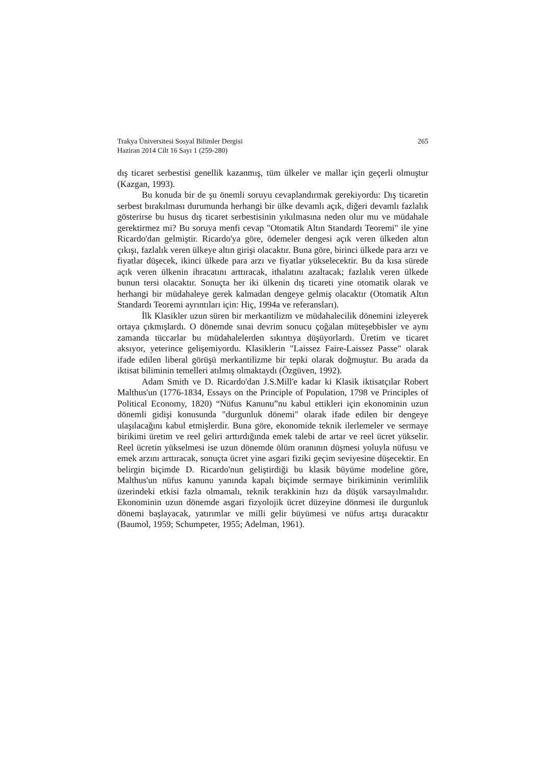265 Trakya Üniversitesi Sosyal Bilimler Dergisi
Haziran 2014 Cilt 16 Sayı 1 (259-280)
dış ticaret serbestisi genellik kazanmış, tüm ülkeler ve mallar için geçerli olmuştur (Kazgan, 1993).
Bu konuda bir de şu önemli soruyu cevaplandırmak gerekiyordu: Dış ticaretin serbest bırakılması durumunda herhangi bir ülke devamlı açık, diğeri devamlı fazlalık gösterirse bu husus dış ticaret serbestisinin yıkılmasına neden olur mu ve müdahale gerektirmez mi? Bu soruya menfi cevap "Otomatik Altın Standardı Teoremi" ile yine Ricardo'dan gelmiştir. Ricardo'ya göre, ödemeler dengesi açık veren ülkeden altın çıkışı, fazlalık veren ülkeye altın girişi olacaktır. Buna göre, birinci ülkede para arzı ve fiyatlar düşecek, ikinci ülkede para arzı ve fiyatlar yükselecektir. Bu da kısa sürede açık veren ülkenin ihracatını arttıracak, ithalatını azaltacak; fazlalık veren ülkede bunun tersi olacaktır. Sonuçta her iki ülkenin dış ticareti yine otomatik olarak ve herhangi bir müdahaleye gerek kalmadan dengeye gelmiş olacaktır (Otomatik Altın Standardı Teoremi ayrıntıları için: Hiç, 1994a ve referansları).
İlk Klasikler uzun süren bir merkantilizm ve müdahalecilik dönemini izleyerek ortaya çıkmışlardı. O dönemde sınai devrim sonucu çoğalan müteşebbisler ve aynı zamanda tüccarlar bu müdahalelerden sıkıntıya düşüyorlardı. Üretim ve ticaret aksıyor, yeterince gelişemiyordu. Klasiklerin "Laissez Faire-Laissez Passe" olarak ifade edilen liberal görüşü merkantilizme bir tepki olarak doğmuştur. Bu arada da iktisat biliminin temelleri atılmış olmaktaydı (Özgüven, 1992).
Adam Smith ve D. Ricardo'dan J.S.Mill'e kadar ki Klasik iktisatçılar Robert Malthus'un (1776-1834, Essays on the Principle of Population, 1798 ve Principles of Political Economy, 1820) “Nüfus Kanunu”nu kabul ettikleri için ekonominin uzun dönemli gidişi konusunda "durgunluk dönemi" olarak ifade edilen bir dengeye ulaşılacağını kabul etmişlerdir. Buna göre, ekonomide teknik ilerlemeler ve sermaye birikimi üretim ve reel geliri arttırdığında emek talebi de artar ve reel ücret yükselir. Reel ücretin yükselmesi ise uzun dönemde ölüm oranının düşmesi yoluyla nüfusu ve emek arzını arttıracak, sonuçta ücret yine asgari fiziki geçim seviyesine düşecektir. En belirgin biçimde D. Ricardo'nun geliştirdiği bu klasik büyüme modeline göre, Malthus'un nüfus kanunu yanında kapalı biçimde sermaye birikiminin verimlilik üzerindeki etkisi fazla olmamalı, teknik terakkinin hızı da düşük varsayılmalıdır. Ekonominin uzun dönemde asgari fizyolojik ücret düzeyine dönmesi ile durgunluk dönemi başlayacak, yatırımlar ve milli gelir büyümesi ve nüfus artışı duracaktır (Baumol, 1959; Schumpeter, 1955; Adelman, 1961).